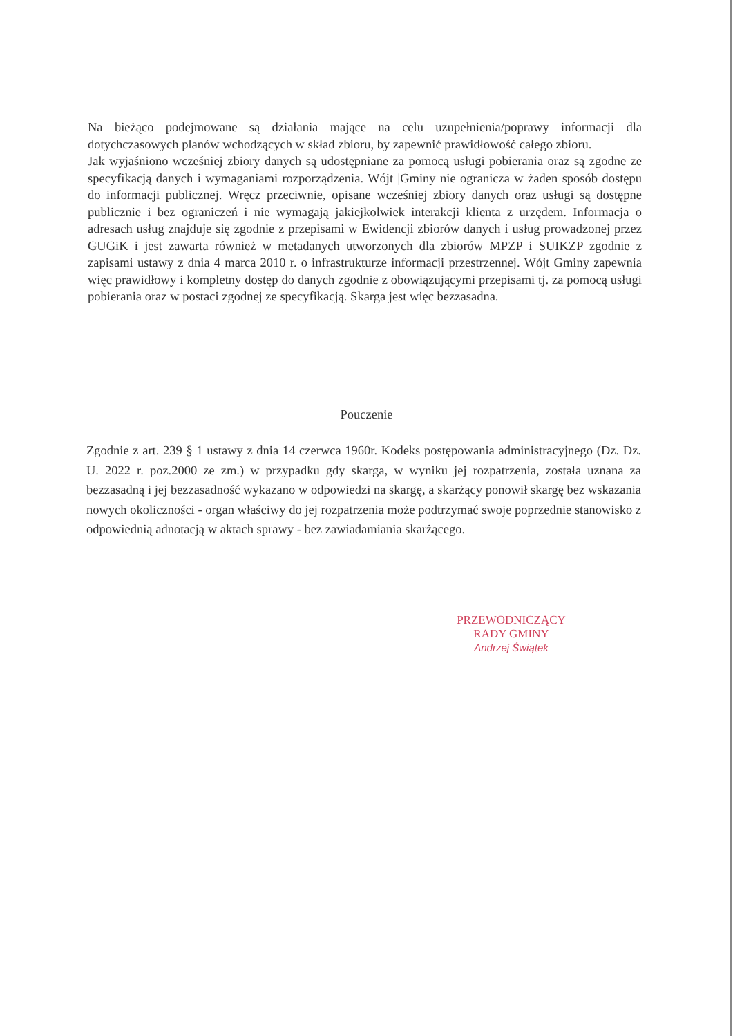Na bieżąco podejmowane są działania mające na celu uzupełnienia/poprawy informacji dla dotychczasowych planów wchodzących w skład zbioru, by zapewnić prawidłowość całego zbioru.
Jak wyjaśniono wcześniej zbiory danych są udostępniane za pomocą usługi pobierania oraz są zgodne ze specyfikacją danych i wymaganiami rozporządzenia. Wójt |Gminy nie ogranicza w żaden sposób dostępu do informacji publicznej. Wręcz przeciwnie, opisane wcześniej zbiory danych oraz usługi są dostępne publicznie i bez ograniczeń i nie wymagają jakiejkolwiek interakcji klienta z urzędem. Informacja o adresach usług znajduje się zgodnie z przepisami w Ewidencji zbiorów danych i usług prowadzonej przez GUGiK i jest zawarta również w metadanych utworzonych dla zbiorów MPZP i SUIKZP zgodnie z zapisami ustawy z dnia 4 marca 2010 r. o infrastrukturze informacji przestrzennej. Wójt Gminy zapewnia więc prawidłowy i kompletny dostęp do danych zgodnie z obowiązującymi przepisami tj. za pomocą usługi pobierania oraz w postaci zgodnej ze specyfikacją. Skarga jest więc bezzasadna.
Pouczenie
Zgodnie z art. 239 § 1 ustawy z dnia 14 czerwca 1960r. Kodeks postępowania administracyjnego (Dz. Dz. U. 2022 r. poz.2000 ze zm.) w przypadku gdy skarga, w wyniku jej rozpatrzenia, została uznana za bezzasadną i jej bezzasadność wykazano w odpowiedzi na skargę, a skarżący ponowił skargę bez wskazania nowych okoliczności - organ właściwy do jej rozpatrzenia może podtrzymać swoje poprzednie stanowisko z odpowiednią adnotacją w aktach sprawy - bez zawiadamiania skarżącego.
PRZEWODNICZĄCY
RADY GMINY
Andrzej Świątek